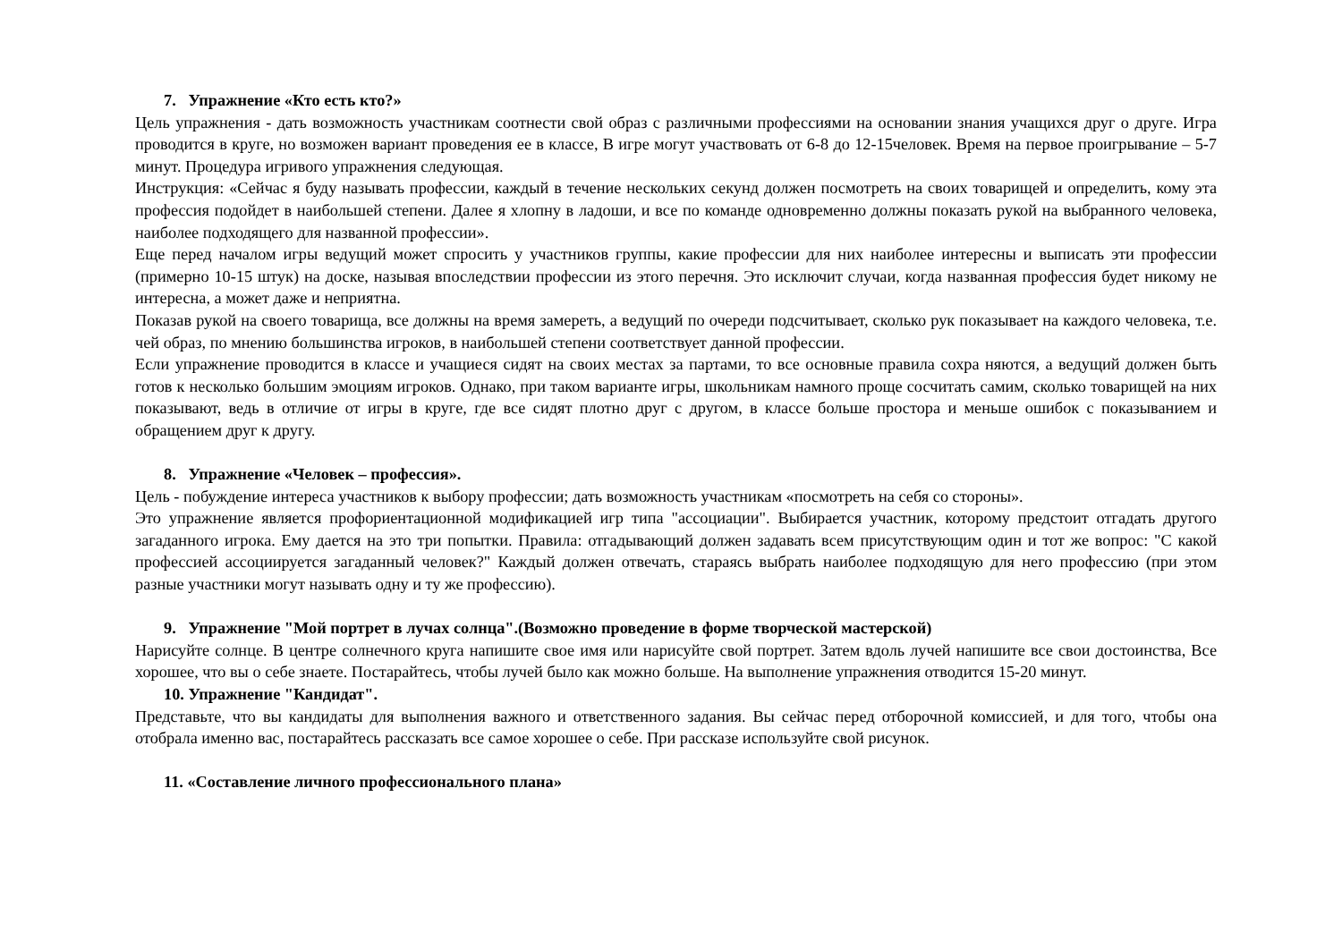7. Упражнение «Кто есть кто?»
Цель упражнения - дать возможность участникам соотнести свой образ с различными профессиями на основании знания учащихся друг о друге. Игра проводится в круге, но возможен вариант проведения ее в классе, В игре могут участвовать от 6-8 до 12-15человек. Время на первое проигрывание – 5-7 минут. Процедура игривого упражнения следующая.
Инструкция: «Сейчас я буду называть профессии, каждый в течение нескольких секунд должен посмотреть на своих товарищей и определить, кому эта профессия подойдет в наибольшей степени. Далее я хлопну в ладоши, и все по команде одновременно должны показать рукой на выбранного человека, наиболее подходящего для названной профессии».
Еще перед началом игры ведущий может спросить у участников группы, какие профессии для них наиболее интересны и выписать эти профессии (примерно 10-15 штук) на доске, называя впоследствии профессии из этого перечня. Это исключит случаи, когда названная профессия будет никому не интересна, а может даже и неприятна.
Показав рукой на своего товарища, все должны на время замереть, а ведущий по очереди подсчитывает, сколько рук показывает на каждого человека, т.е. чей образ, по мнению большинства игроков, в наибольшей степени соответствует данной профессии.
Если упражнение проводится в классе и учащиеся сидят на своих местах за партами, то все основные правила сохра няются, а ведущий должен быть готов к несколько большим эмоциям игроков. Однако, при таком варианте игры, школьникам намного проще сосчитать самим, сколько товарищей на них показывают, ведь в отличие от игры в круге, где все сидят плотно друг с другом, в классе больше простора и меньше ошибок с показыванием и обращением друг к другу.
8. Упражнение «Человек – профессия».
Цель - побуждение интереса участников к выбору профессии; дать возможность участникам «посмотреть на себя со стороны».
Это упражнение является профориентационной модификацией игр типа "ассоциации". Выбирается участник, которому предстоит отгадать другого загаданного игрока. Ему дается на это три попытки. Правила: отгадывающий должен задавать всем присутствующим один и тот же вопрос: "С какой профессией ассоциируется загаданный человек?" Каждый должен отвечать, стараясь выбрать наиболее подходящую для него профессию (при этом разные участники могут называть одну и ту же профессию).
9. Упражнение "Мой портрет в лучах солнца".(Возможно проведение в форме творческой мастерской)
Нарисуйте солнце. В центре солнечного круга напишите свое имя или нарисуйте свой портрет. Затем вдоль лучей напишите все свои достоинства, Все хорошее, что вы о себе знаете. Постарайтесь, чтобы лучей было как можно больше. На выполнение упражнения отводится 15-20 минут.
10. Упражнение "Кандидат".
Представьте, что вы кандидаты для выполнения важного и ответственного задания. Вы сейчас перед отборочной комиссией, и для того, чтобы она отобрала именно вас, постарайтесь рассказать все самое хорошее о себе. При рассказе используйте свой рисунок.
11. «Составление личного профессионального плана»